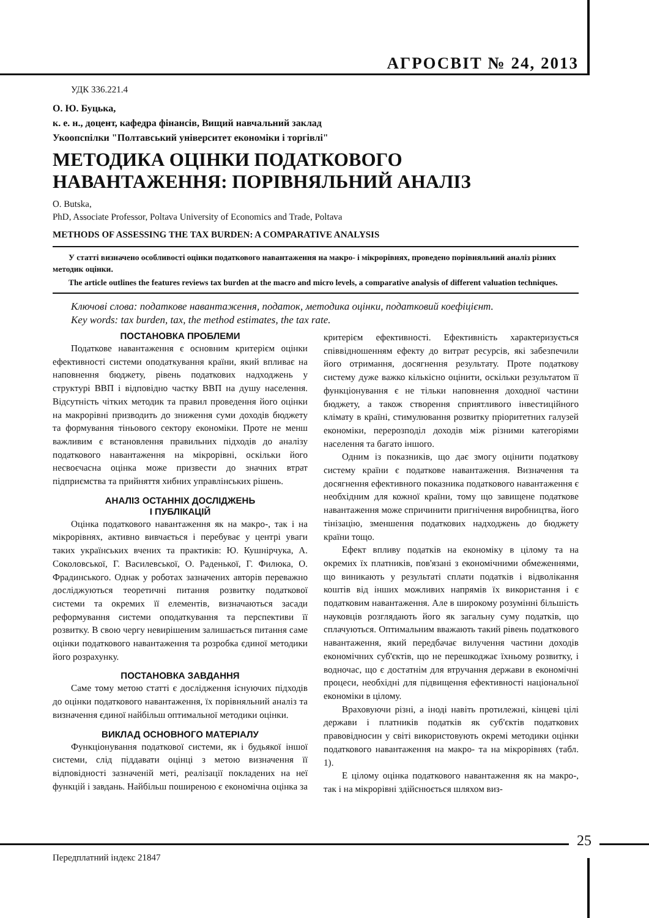АГРОСВІТ № 24, 2013
УДК 336.221.4
О. Ю. Буцька,
к. е. н., доцент, кафедра фінансів, Вищий навчальний заклад
Укоопспілки "Полтавський університет економіки і торгівлі"
МЕТОДИКА ОЦІНКИ ПОДАТКОВОГО
НАВАНТАЖЕННЯ: ПОРІВНЯЛЬНИЙ АНАЛІЗ
O. Butska,
PhD, Associate Professor, Poltava University of Economics and Trade, Poltava
METHODS OF ASSESSING THE TAX BURDEN: A COMPARATIVE ANALYSIS
У статті визначено особливості оцінки податкового навантаження на макро- і мікрорівнях, проведено порівняльний аналіз різних методик оцінки.
The article outlines the features reviews tax burden at the macro and micro levels, a comparative analysis of different valuation techniques.
Ключові слова: податкове навантаження, податок, методика оцінки, податковий коефіцієнт.
Key words: tax burden, tax, the method estimates, the tax rate.
ПОСТАНОВКА ПРОБЛЕМИ
Податкове навантаження є основним критерієм оцінки ефективності системи оподаткування країни, який впливає на наповнення бюджету, рівень податкових надходжень у структурі ВВП і відповідно частку ВВП на душу населення. Відсутність чітких методик та правил проведення його оцінки на макрорівні призводить до зниження суми доходів бюджету та формування тіньового сектору економіки. Проте не менш важливим є встановлення правильних підходів до аналізу податкового навантаження на мікрорівні, оскільки його несвоєчасна оцінка може призвести до значних втрат підприємства та прийняття хибних управлінських рішень.
АНАЛІЗ ОСТАННІХ ДОСЛІДЖЕНЬ
І ПУБЛІКАЦІЙ
Оцінка податкового навантаження як на макро-, так і на мікрорівнях, активно вивчається і перебуває у центрі уваги таких українських вчених та практиків: Ю. Кушнірчука, А. Соколовської, Г. Василевської, О. Раденької, Г. Филюка, О. Фрадинського. Однак у роботах зазначених авторів переважно досліджуються теоретичні питання розвитку податкової системи та окремих її елементів, визначаються засади реформування системи оподаткування та перспективи її розвитку. В свою чергу невирішеним залишається питання саме оцінки податкового навантаження та розробка єдиної методики його розрахунку.
ПОСТАНОВКА ЗАВДАННЯ
Саме тому метою статті є дослідження існуючих підходів до оцінки податкового навантаження, їх порівняльний аналіз та визначення єдиної найбільш оптимальної методики оцінки.
ВИКЛАД ОСНОВНОГО МАТЕРІАЛУ
Функціонування податкової системи, як і будьякої іншої системи, слід піддавати оцінці з метою визначення її відповідності зазначеній меті, реалізації покладених на неї функцій і завдань. Найбільш поширеною є економічна оцінка за критерієм ефективності. Ефективність характеризується співвідношенням ефекту до витрат ресурсів, які забезпечили його отримання, досягнення результату. Проте податкову систему дуже важко кількісно оцінити, оскільки результатом її функціонування є не тільки наповнення доходної частини бюджету, а також створення сприятливого інвестиційного клімату в країні, стимулювання розвитку пріоритетних галузей економіки, перерозподіл доходів між різними категоріями населення та багато іншого.
Одним із показників, що дає змогу оцінити податкову систему країни є податкове навантаження. Визначення та досягнення ефективного показника податкового навантаження є необхідним для кожної країни, тому що завищене податкове навантаження може спричинити пригнічення виробництва, його тінізацію, зменшення податкових надходжень до бюджету країни тощо.
Ефект впливу податків на економіку в цілому та на окремих їх платників, пов'язані з економічними обмеженнями, що виникають у результаті сплати податків і відволікання коштів від інших можливих напрямів їх використання і є податковим навантаження. Але в широкому розумінні більшість науковців розглядають його як загальну суму податків, що сплачуються. Оптимальним вважають такий рівень податкового навантаження, який передбачає вилучення частини доходів економічних суб'єктів, що не перешкоджає їхньому розвитку, і водночас, що є достатнім для втручання держави в економічні процеси, необхідні для підвищення ефективності національної економіки в цілому.
Враховуючи різні, а іноді навіть протилежні, кінцеві цілі держави і платників податків як суб'єктів податкових правовідносин у світі використовують окремі методики оцінки податкового навантаження на макро- та на мікрорівнях (табл. 1).
Е цілому оцінка податкового навантаження як на макро-, так і на мікрорівні здійснюється шляхом виз-
25
Передплатний індекс 21847